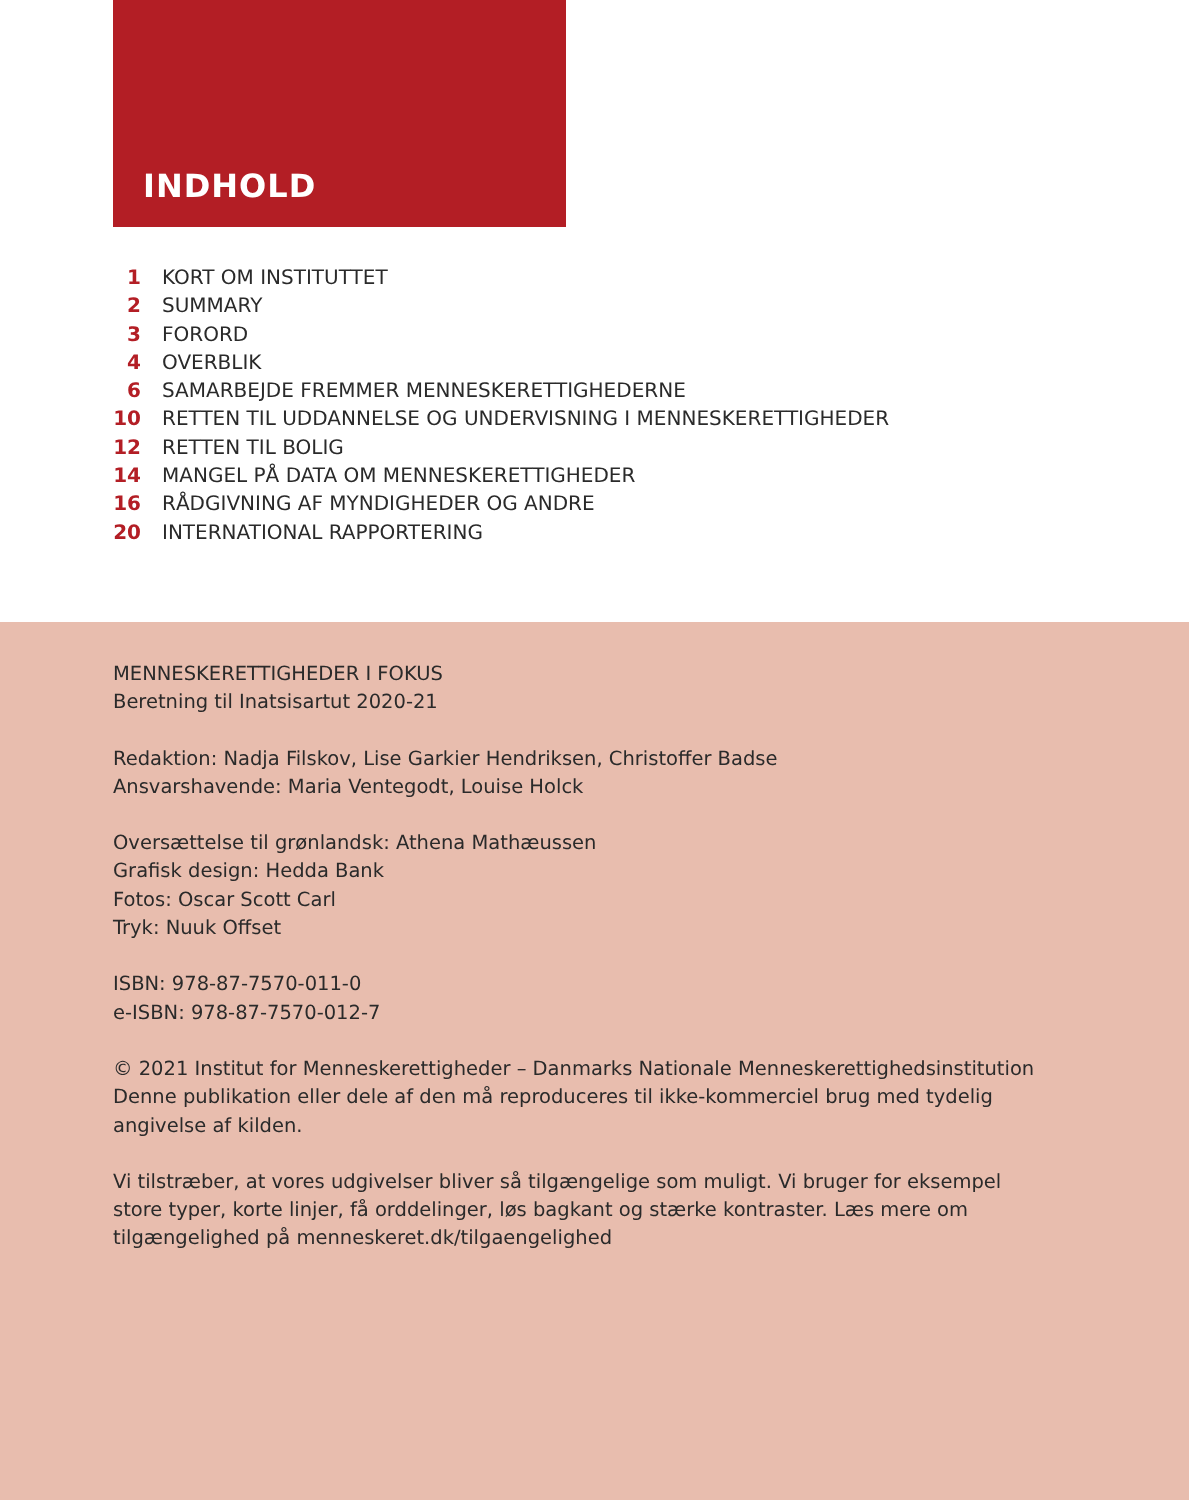INDHOLD
1 KORT OM INSTITUTTET
2 SUMMARY
3 FORORD
4 OVERBLIK
6 SAMARBEJDE FREMMER MENNESKERETTIGHEDERNE
10 RETTEN TIL UDDANNELSE OG UNDERVISNING I MENNESKERETTIGHEDER
12 RETTEN TIL BOLIG
14 MANGEL PÅ DATA OM MENNESKERETTIGHEDER
16 RÅDGIVNING AF MYNDIGHEDER OG ANDRE
20 INTERNATIONAL RAPPORTERING
MENNESKERETTIGHEDER I FOKUS
Beretning til Inatsisartut 2020-21
Redaktion: Nadja Filskov, Lise Garkier Hendriksen, Christoffer Badse
Ansvarshavende: Maria Ventegodt, Louise Holck
Oversættelse til grønlandsk: Athena Mathæussen
Grafisk design: Hedda Bank
Fotos: Oscar Scott Carl
Tryk: Nuuk Offset
ISBN: 978-87-7570-011-0
e-ISBN: 978-87-7570-012-7
© 2021 Institut for Menneskerettigheder – Danmarks Nationale Menneskerettighedsinstitution
Denne publikation eller dele af den må reproduceres til ikke-kommerciel brug med tydelig
angivelse af kilden.
Vi tilstræber, at vores udgivelser bliver så tilgængelige som muligt. Vi bruger for eksempel
store typer, korte linjer, få orddelinger, løs bagkant og stærke kontraster. Læs mere om
tilgængelighed på menneskeret.dk/tilgaengelighed